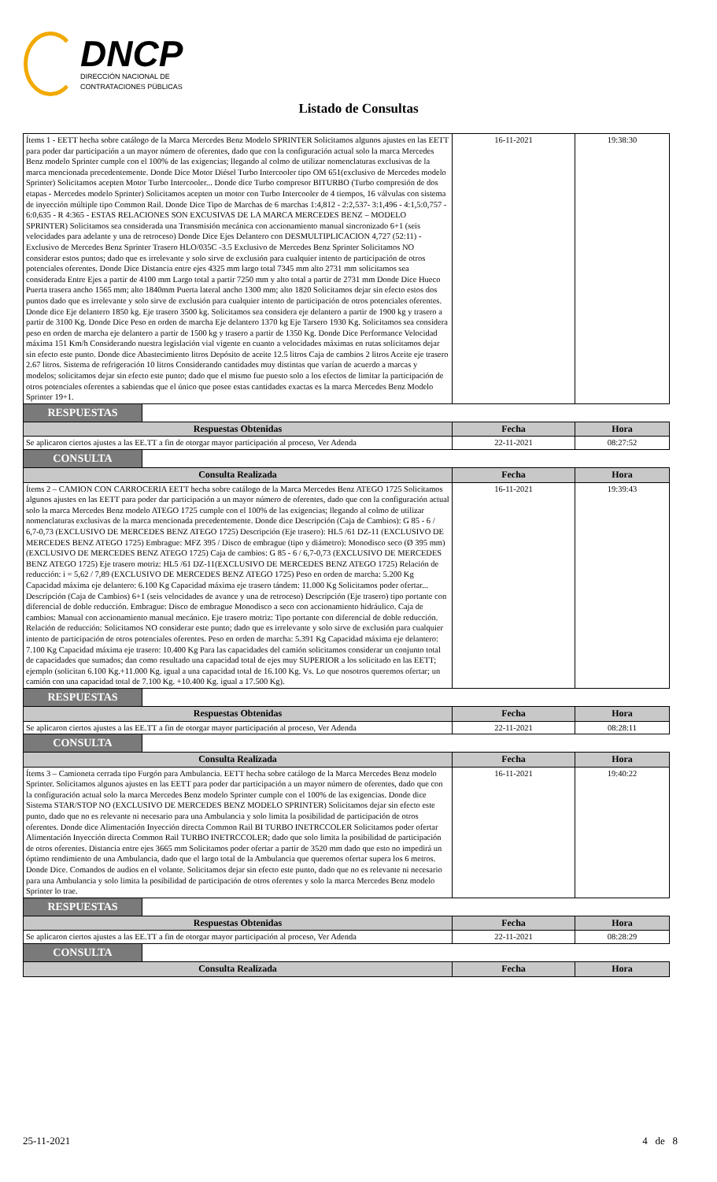DNCP
DIRECCIÓN NACIONAL DE
CONTRATACIONES PÚBLICAS
Listado de Consultas
| Ítems 1 - EETT hecha sobre catálogo de la Marca Mercedes Benz Modelo SPRINTER Solicitamos algunos ajustes en las EETT para poder dar participación a un mayor número de oferentes, dado que con la configuración actual solo la marca Mercedes Benz modelo Sprinter cumple con el 100% de las exigencias; llegando al colmo de utilizar nomenclaturas exclusivas de la marca mencionada precedentemente. Donde Dice Motor Diésel Turbo Intercooler tipo OM 651(exclusivo de Mercedes modelo Sprinter) Solicitamos acepten Motor Turbo Intercooler... Donde dice Turbo compresor BITURBO (Turbo compresión de dos etapas - Mercedes modelo Sprinter) Solicitamos acepten un motor con Turbo Intercooler de 4 tiempos, 16 válvulas con sistema de inyección múltiple tipo Common Rail. Donde Dice Tipo de Marchas de 6 marchas 1:4,812 - 2:2,537- 3:1,496 - 4:1,5:0,757 - 6:0,635 - R 4:365 - ESTAS RELACIONES SON EXCUSIVAS DE LA MARCA MERCEDES BENZ – MODELO SPRINTER) Solicitamos sea considerada una Transmisión mecánica con accionamiento manual sincronizado 6+1 (seis velocidades para adelante y una de retroceso) Donde Dice Ejes Delantero con DESMULTIPLICACION 4,727 (52:11) - Exclusivo de Mercedes Benz Sprinter Trasero HLO/035C -3.5 Exclusivo de Mercedes Benz Sprinter Solicitamos NO considerar estos puntos; dado que es irrelevante y solo sirve de exclusión para cualquier intento de participación de otros potenciales oferentes. Donde Dice Distancia entre ejes 4325 mm largo total 7345 mm alto 2731 mm solicitamos sea considerada Entre Ejes a partir de 4100 mm Largo total a partir 7250 mm y alto total a partir de 2731 mm Donde Dice Hueco Puerta trasera ancho 1565 mm; alto 1840mm Puerta lateral ancho 1300 mm; alto 1820 Solicitamos dejar sin efecto estos dos puntos dado que es irrelevante y solo sirve de exclusión para cualquier intento de participación de otros potenciales oferentes. Donde dice Eje delantero 1850 kg. Eje trasero 3500 kg. Solicitamos sea considera eje delantero a partir de 1900 kg y trasero a partir de 3100 Kg. Donde Dice Peso en orden de marcha Eje delantero 1370 kg Eje Tarsero 1930 Kg. Solicitamos sea considera peso en orden de marcha eje delantero a partir de 1500 kg y trasero a partir de 1350 Kg. Donde Dice Performance Velocidad máxima 151 Km/h Considerando nuestra legislación vial vigente en cuanto a velocidades máximas en rutas solicitamos dejar sin efecto este punto. Donde dice Abastecimiento litros Depósito de aceite 12.5 litros Caja de cambios 2 litros Aceite eje trasero 2.67 litros. Sistema de refrigeración 10 litros Considerando cantidades muy distintas que varían de acuerdo a marcas y modelos; solicitamos dejar sin efecto este punto; dado que el mismo fue puesto solo a los efectos de limitar la participación de otros potenciales oferentes a sabiendas que el único que posee estas cantidades exactas es la marca Mercedes Benz Modelo Sprinter 19+1. | 16-11-2021 | 19:38:30 |
RESPUESTAS
| Respuestas Obtenidas | Fecha | Hora |
| --- | --- | --- |
| Se aplicaron ciertos ajustes a las EE.TT a fin de otorgar mayor participación al proceso, Ver Adenda | 22-11-2021 | 08:27:52 |
CONSULTA
| Consulta Realizada | Fecha | Hora |
| --- | --- | --- |
| Ítems 2 – CAMION CON CARROCERIA EETT hecha sobre catálogo de la Marca Mercedes Benz ATEGO 1725 Solicitamos algunos ajustes en las EETT para poder dar participación a un mayor número de oferentes, dado que con la configuración actual solo la marca Mercedes Benz modelo ATEGO 1725 cumple con el 100% de las exigencias; llegando al colmo de utilizar nomenclaturas exclusivas de la marca mencionada precedentemente. Donde dice Descripción (Caja de Cambios): G 85 - 6 / 6,7-0,73 (EXCLUSIVO DE MERCEDES BENZ ATEGO 1725) Descripción (Eje trasero): HL5 /61 DZ-11 (EXCLUSIVO DE MERCEDES BENZ ATEGO 1725) Embrague: MFZ 395 / Disco de embrague (tipo y diámetro): Monodisco seco (Ø 395 mm) (EXCLUSIVO DE MERCEDES BENZ ATEGO 1725) Caja de cambios: G 85 - 6 / 6,7-0,73 (EXCLUSIVO DE MERCEDES BENZ ATEGO 1725) Eje trasero motriz: HL5 /61 DZ-11(EXCLUSIVO DE MERCEDES BENZ ATEGO 1725) Relación de reducción: i = 5,62 / 7,89 (EXCLUSIVO DE MERCEDES BENZ ATEGO 1725) Peso en orden de marcha: 5.200 Kg Capacidad máxima eje delantero: 6.100 Kg Capacidad máxima eje trasero tándem: 11.000 Kg Solicitamos poder ofertar... Descripción (Caja de Cambios) 6+1 (seis velocidades de avance y una de retroceso) Descripción (Eje trasero) tipo portante con diferencial de doble reducción. Embrague: Disco de embrague Monodisco a seco con accionamiento hidráulico. Caja de cambios: Manual con accionamiento manual mecánico. Eje trasero motriz: Tipo portante con diferencial de doble reducción. Relación de reducción: Solicitamos NO considerar este punto; dado que es irrelevante y solo sirve de exclusión para cualquier intento de participación de otros potenciales oferentes. Peso en orden de marcha: 5.391 Kg Capacidad máxima eje delantero: 7.100 Kg Capacidad máxima eje trasero: 10.400 Kg Para las capacidades del camión solicitamos considerar un conjunto total de capacidades que sumados; dan como resultado una capacidad total de ejes muy SUPERIOR a los solicitado en las EETT; ejemplo (solicitan 6.100 Kg.+11.000 Kg. igual a una capacidad total de 16.100 Kg. Vs. Lo que nosotros queremos ofertar; un camión con una capacidad total de 7.100 Kg. +10.400 Kg. igual a 17.500 Kg). | 16-11-2021 | 19:39:43 |
RESPUESTAS
| Respuestas Obtenidas | Fecha | Hora |
| --- | --- | --- |
| Se aplicaron ciertos ajustes a las EE.TT a fin de otorgar mayor participación al proceso, Ver Adenda | 22-11-2021 | 08:28:11 |
CONSULTA
| Consulta Realizada | Fecha | Hora |
| --- | --- | --- |
| Ítems 3 – Camioneta cerrada tipo Furgón para Ambulancia. EETT hecha sobre catálogo de la Marca Mercedes Benz modelo Sprinter. Solicitamos algunos ajustes en las EETT para poder dar participación a un mayor número de oferentes, dado que con la configuración actual solo la marca Mercedes Benz modelo Sprinter cumple con el 100% de las exigencias. Donde dice Sistema STAR/STOP NO (EXCLUSIVO DE MERCEDES BENZ MODELO SPRINTER) Solicitamos dejar sin efecto este punto, dado que no es relevante ni necesario para una Ambulancia y solo limita la posibilidad de participación de otros oferentes. Donde dice Alimentación Inyección directa Common Rail BI TURBO INETRCCOLER Solicitamos poder ofertar Alimentación Inyección directa Common Rail TURBO INETRCCOLER; dado que solo limita la posibilidad de participación de otros oferentes. Distancia entre ejes 3665 mm Solicitamos poder ofertar a partir de 3520 mm dado que esto no impedirá un óptimo rendimiento de una Ambulancia, dado que el largo total de la Ambulancia que queremos ofertar supera los 6 metros. Donde Dice. Comandos de audios en el volante. Solicitamos dejar sin efecto este punto, dado que no es relevante ni necesario para una Ambulancia y solo limita la posibilidad de participación de otros oferentes y solo la marca Mercedes Benz modelo Sprinter lo trae. | 16-11-2021 | 19:40:22 |
RESPUESTAS
| Respuestas Obtenidas | Fecha | Hora |
| --- | --- | --- |
| Se aplicaron ciertos ajustes a las EE.TT a fin de otorgar mayor participación al proceso, Ver Adenda | 22-11-2021 | 08:28:29 |
CONSULTA
| Consulta Realizada | Fecha | Hora |
| --- | --- | --- |
25-11-2021 4 de 8